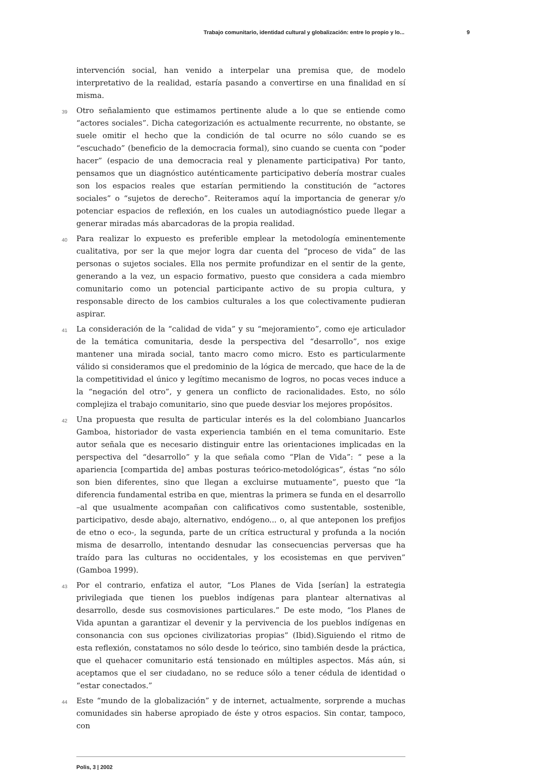Trabajo comunitario, identidad cultural y globalización: entre lo propio y lo... 9
intervención social, han venido a interpelar una premisa que, de modelo interpretativo de la realidad, estaría pasando a convertirse en una finalidad en sí misma.
39
Otro señalamiento que estimamos pertinente alude a lo que se entiende como “actores sociales”. Dicha categorización es actualmente recurrente, no obstante, se suele omitir el hecho que la condición de tal ocurre no sólo cuando se es “escuchado” (beneficio de la democracia formal), sino cuando se cuenta con “poder hacer” (espacio de una democracia real y plenamente participativa) Por tanto, pensamos que un diagnóstico auténticamente participativo debería mostrar cuales son los espacios reales que estarían permitiendo la constitución de “actores sociales” o “sujetos de derecho”. Reiteramos aquí la importancia de generar y/o potenciar espacios de reflexión, en los cuales un autodiagnóstico puede llegar a generar miradas más abarcadoras de la propia realidad.
40
Para realizar lo expuesto es preferible emplear la metodología eminentemente cualitativa, por ser la que mejor logra dar cuenta del “proceso de vida” de las personas o sujetos sociales. Ella nos permite profundizar en el sentir de la gente, generando a la vez, un espacio formativo, puesto que considera a cada miembro comunitario como un potencial participante activo de su propia cultura, y responsable directo de los cambios culturales a los que colectivamente pudieran aspirar.
41
La consideración de la “calidad de vida” y su “mejoramiento”, como eje articulador de la temática comunitaria, desde la perspectiva del “desarrollo”, nos exige mantener una mirada social, tanto macro como micro. Esto es particularmente válido si consideramos que el predominio de la lógica de mercado, que hace de la de la competitividad el único y legítimo mecanismo de logros, no pocas veces induce a la “negación del otro”, y genera un conflicto de racionalidades. Esto, no sólo complejiza el trabajo comunitario, sino que puede desviar los mejores propósitos.
42
Una propuesta que resulta de particular interés es la del colombiano Juancarlos Gamboa, historiador de vasta experiencia también en el tema comunitario. Este autor señala que es necesario distinguir entre las orientaciones implicadas en la perspectiva del “desarrollo” y la que señala como “Plan de Vida”: “ pese a la apariencia [compartida de] ambas posturas teórico-metodológicas”, éstas “no sólo son bien diferentes, sino que llegan a excluirse mutuamente”, puesto que “la diferencia fundamental estriba en que, mientras la primera se funda en el desarrollo –al que usualmente acompañan con calificativos como sustentable, sostenible, participativo, desde abajo, alternativo, endógeno... o, al que anteponen los prefijos de etno o eco-, la segunda, parte de un crítica estructural y profunda a la noción misma de desarrollo, intentando desnudar las consecuencias perversas que ha traído para las culturas no occidentales, y los ecosistemas en que perviven” (Gamboa 1999).
43
Por el contrario, enfatiza el autor, “Los Planes de Vida [serían] la estrategia privilegiada que tienen los pueblos indígenas para plantear alternativas al desarrollo, desde sus cosmovisiones particulares.” De este modo, “los Planes de Vida apuntan a garantizar el devenir y la pervivencia de los pueblos indígenas en consonancia con sus opciones civilizatorias propias” (Ibid).Siguiendo el ritmo de esta reflexión, constatamos no sólo desde lo teórico, sino también desde la práctica, que el quehacer comunitario está tensionado en múltiples aspectos. Más aún, si aceptamos que el ser ciudadano, no se reduce sólo a tener cédula de identidad o “estar conectados.”
44
Este “mundo de la globalización” y de internet, actualmente, sorprende a muchas comunidades sin haberse apropiado de éste y otros espacios. Sin contar, tampoco, con
Polis, 3 | 2002